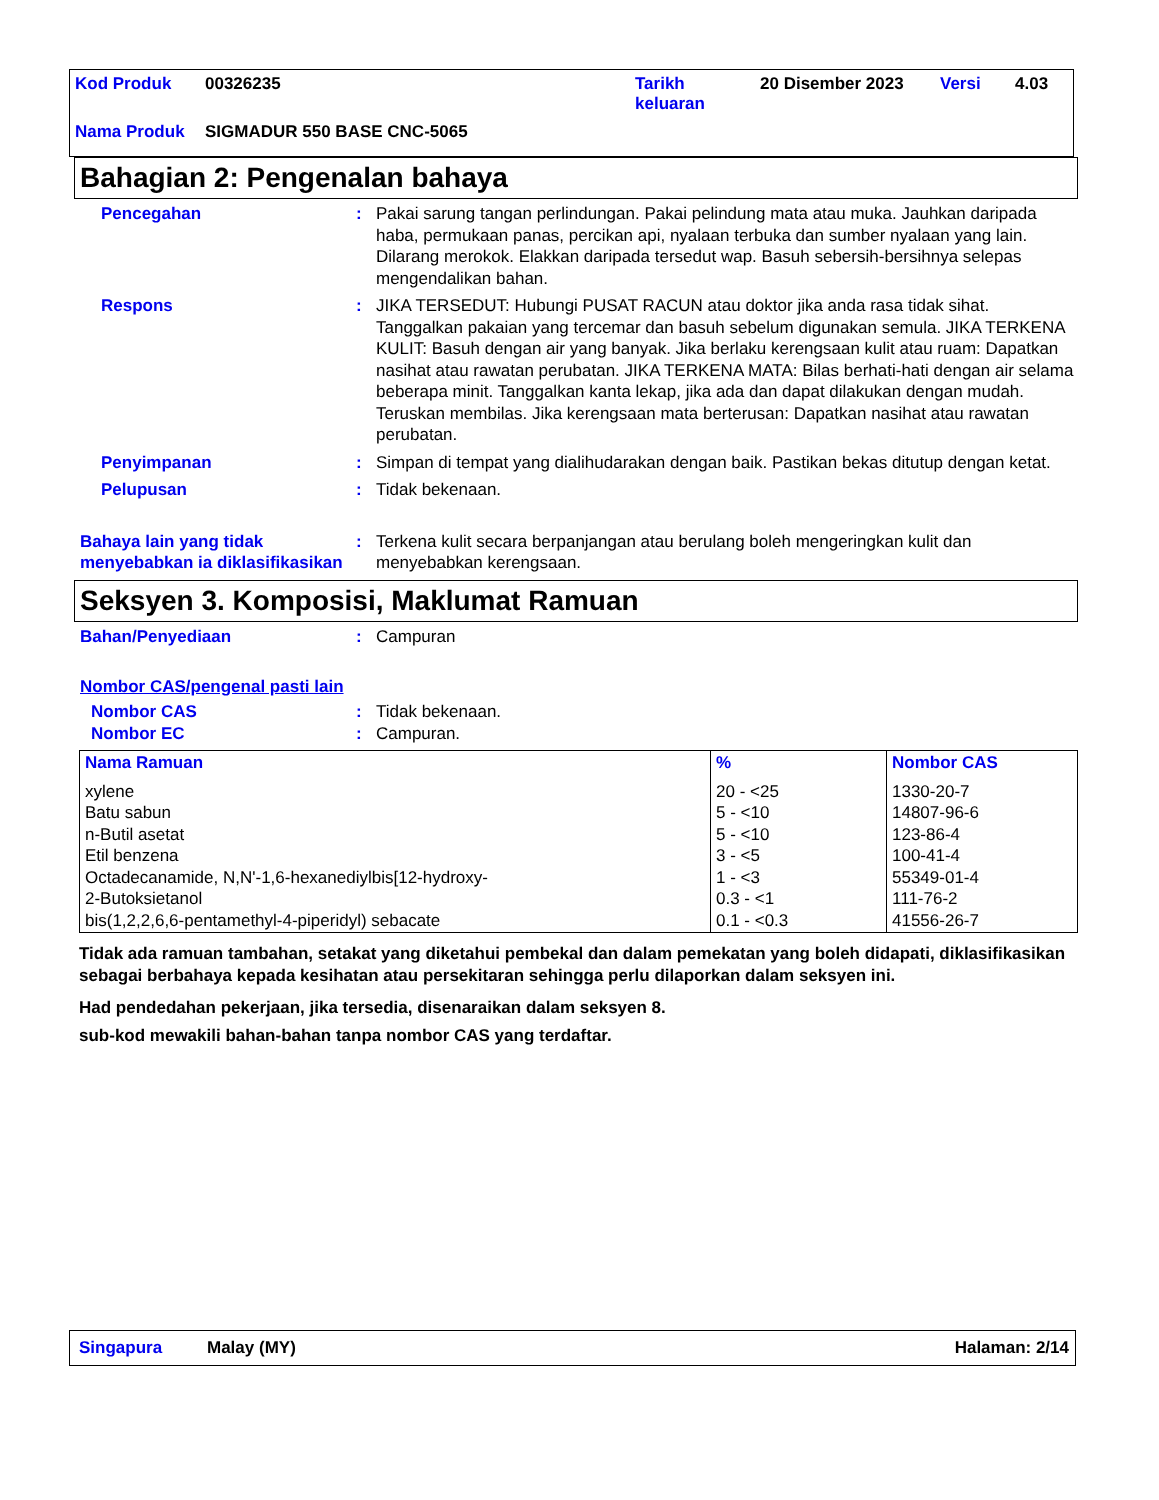| Kod Produk | 00326235 | Tarikh keluaran | 20 Disember 2023 | Versi | 4.03 |
| Nama Produk | SIGMADUR 550 BASE CNC-5065 | | | | |
Bahagian 2: Pengenalan bahaya
Pencegahan : Pakai sarung tangan perlindungan. Pakai pelindung mata atau muka. Jauhkan daripada haba, permukaan panas, percikan api, nyalaan terbuka dan sumber nyalaan yang lain. Dilarang merokok. Elakkan daripada tersedut wap. Basuh sebersih-bersihnya selepas mengendalikan bahan.
Respons : JIKA TERSEDUT: Hubungi PUSAT RACUN atau doktor jika anda rasa tidak sihat. Tanggalkan pakaian yang tercemar dan basuh sebelum digunakan semula. JIKA TERKENA KULIT: Basuh dengan air yang banyak. Jika berlaku kerengsaan kulit atau ruam: Dapatkan nasihat atau rawatan perubatan. JIKA TERKENA MATA: Bilas berhati-hati dengan air selama beberapa minit. Tanggalkan kanta lekap, jika ada dan dapat dilakukan dengan mudah. Teruskan membilas. Jika kerengsaan mata berterusan: Dapatkan nasihat atau rawatan perubatan.
Penyimpanan : Simpan di tempat yang dialihudarakan dengan baik. Pastikan bekas ditutup dengan ketat.
Pelupusan : Tidak bekenaan.
Bahaya lain yang tidak menyebabkan ia diklasifikasikan
: Terkena kulit secara berpanjangan atau berulang boleh mengeringkan kulit dan menyebabkan kerengsaan.
Seksyen 3. Komposisi, Maklumat Ramuan
Bahan/Penyediaan : Campuran
Nombor CAS/pengenal pasti lain
Nombor CAS : Tidak bekenaan.
Nombor EC : Campuran.
| Nama Ramuan | % | Nombor CAS |
| --- | --- | --- |
| xylene Batu sabun n-Butil asetat Etil benzena Octadecanamide, N,N'-1,6-hexanediylbis[12-hydroxy- 2-Butoksietanol bis(1,2,2,6,6-pentamethyl-4-piperidyl) sebacate | 20 - <25 5 - <10 5 - <10 3 - <5 1 - <3 0.3 - <1 0.1 - <0.3 | 1330-20-7 14807-96-6 123-86-4 100-41-4 55349-01-4 111-76-2 41556-26-7 |
Tidak ada ramuan tambahan, setakat yang diketahui pembekal dan dalam pemekatan yang boleh didapati, diklasifikasikan sebagai berbahaya kepada kesihatan atau persekitaran sehingga perlu dilaporkan dalam seksyen ini.
Had pendedahan pekerjaan, jika tersedia, disenaraikan dalam seksyen 8.
sub-kod mewakili bahan-bahan tanpa nombor CAS yang terdaftar.
Singapura Malay (MY) Halaman: 2/14